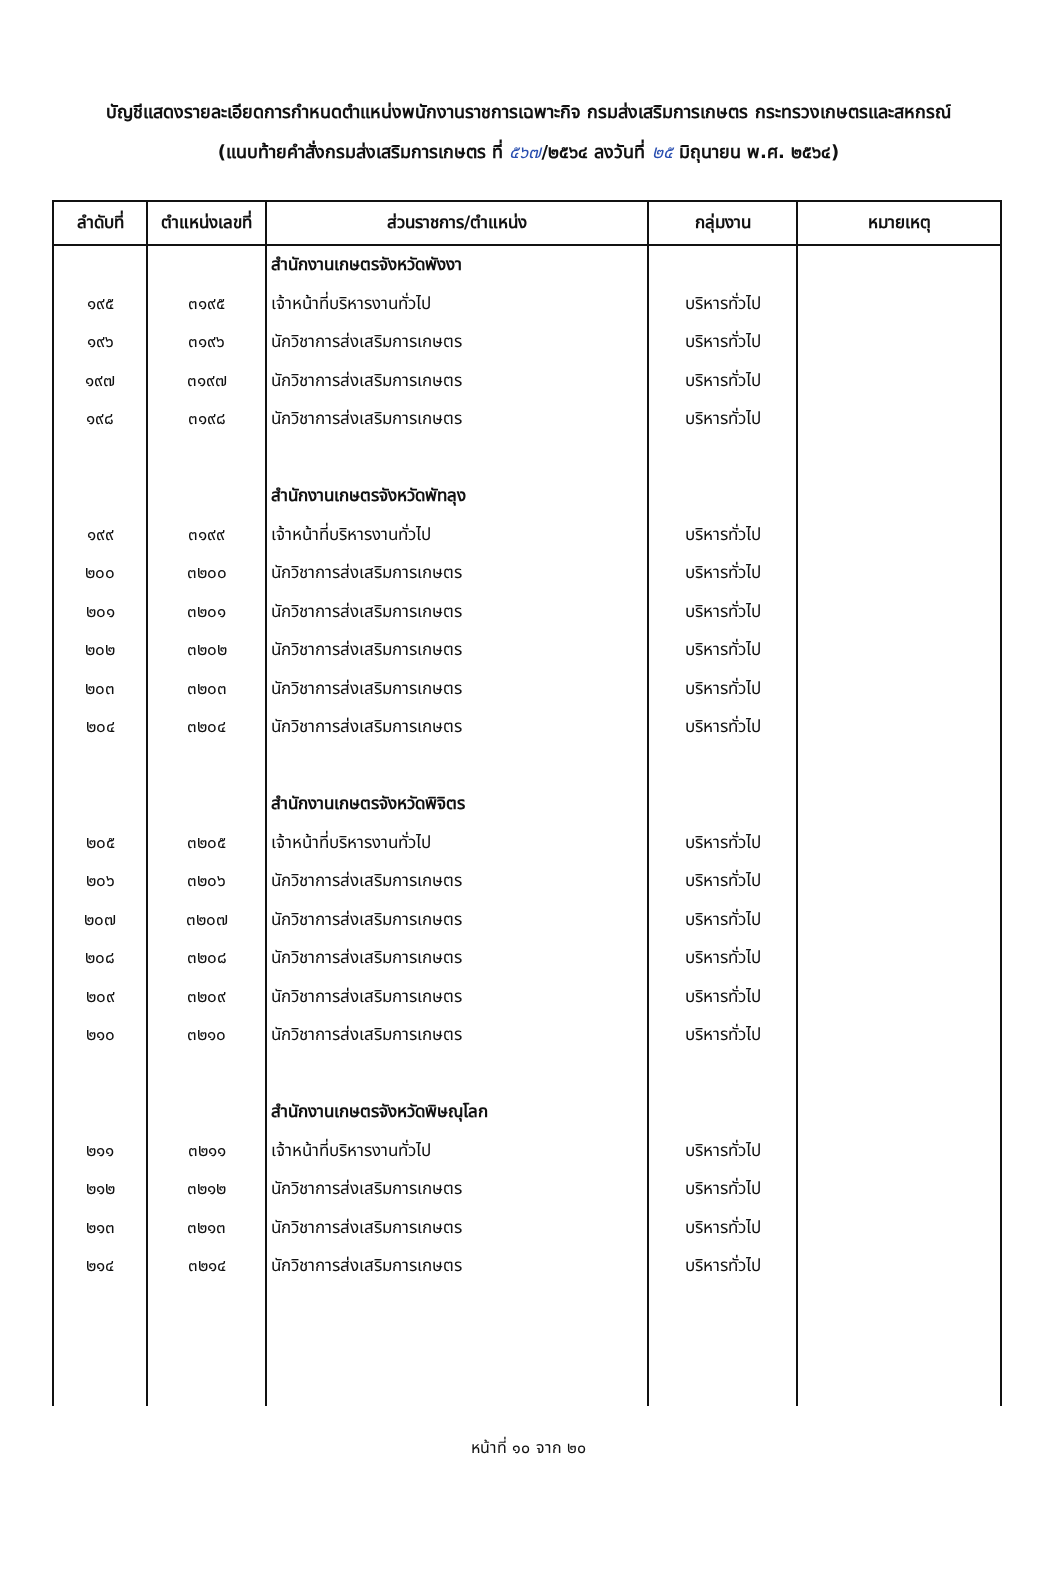บัญชีแสดงรายละเอียดการกำหนดตำแหน่งพนักงานราชการเฉพาะกิจ กรมส่งเสริมการเกษตร กระทรวงเกษตรและสหกรณ์
(แนบท้ายคำสั่งกรมส่งเสริมการเกษตร ที่ ๕๖๗/๒๕๖๔ ลงวันที่ ๒๕ มิถุนายน พ.ศ. ๒๕๖๔)
| ลำดับที่ | ตำแหน่งเลขที่ | ส่วนราชการ/ตำแหน่ง | กลุ่มงาน | หมายเหตุ |
| --- | --- | --- | --- | --- |
| | | สำนักงานเกษตรจังหวัดพังงา | | |
| ๑๙๕ | ๓๑๙๕ | เจ้าหน้าที่บริหารงานทั่วไป | บริหารทั่วไป | |
| ๑๙๖ | ๓๑๙๖ | นักวิชาการส่งเสริมการเกษตร | บริหารทั่วไป | |
| ๑๙๗ | ๓๑๙๗ | นักวิชาการส่งเสริมการเกษตร | บริหารทั่วไป | |
| ๑๙๘ | ๓๑๙๘ | นักวิชาการส่งเสริมการเกษตร | บริหารทั่วไป | |
| | | สำนักงานเกษตรจังหวัดพัทลุง | | |
| ๑๙๙ | ๓๑๙๙ | เจ้าหน้าที่บริหารงานทั่วไป | บริหารทั่วไป | |
| ๒๐๐ | ๓๒๐๐ | นักวิชาการส่งเสริมการเกษตร | บริหารทั่วไป | |
| ๒๐๑ | ๓๒๐๑ | นักวิชาการส่งเสริมการเกษตร | บริหารทั่วไป | |
| ๒๐๒ | ๓๒๐๒ | นักวิชาการส่งเสริมการเกษตร | บริหารทั่วไป | |
| ๒๐๓ | ๓๒๐๓ | นักวิชาการส่งเสริมการเกษตร | บริหารทั่วไป | |
| ๒๐๔ | ๓๒๐๔ | นักวิชาการส่งเสริมการเกษตร | บริหารทั่วไป | |
| | | สำนักงานเกษตรจังหวัดพิจิตร | | |
| ๒๐๕ | ๓๒๐๕ | เจ้าหน้าที่บริหารงานทั่วไป | บริหารทั่วไป | |
| ๒๐๖ | ๓๒๐๖ | นักวิชาการส่งเสริมการเกษตร | บริหารทั่วไป | |
| ๒๐๗ | ๓๒๐๗ | นักวิชาการส่งเสริมการเกษตร | บริหารทั่วไป | |
| ๒๐๘ | ๓๒๐๘ | นักวิชาการส่งเสริมการเกษตร | บริหารทั่วไป | |
| ๒๐๙ | ๓๒๐๙ | นักวิชาการส่งเสริมการเกษตร | บริหารทั่วไป | |
| ๒๑๐ | ๓๒๑๐ | นักวิชาการส่งเสริมการเกษตร | บริหารทั่วไป | |
| | | สำนักงานเกษตรจังหวัดพิษณุโลก | | |
| ๒๑๑ | ๓๒๑๑ | เจ้าหน้าที่บริหารงานทั่วไป | บริหารทั่วไป | |
| ๒๑๒ | ๓๒๑๒ | นักวิชาการส่งเสริมการเกษตร | บริหารทั่วไป | |
| ๒๑๓ | ๓๒๑๓ | นักวิชาการส่งเสริมการเกษตร | บริหารทั่วไป | |
| ๒๑๔ | ๓๒๑๔ | นักวิชาการส่งเสริมการเกษตร | บริหารทั่วไป | |
หน้าที่ ๑๐ จาก ๒๐